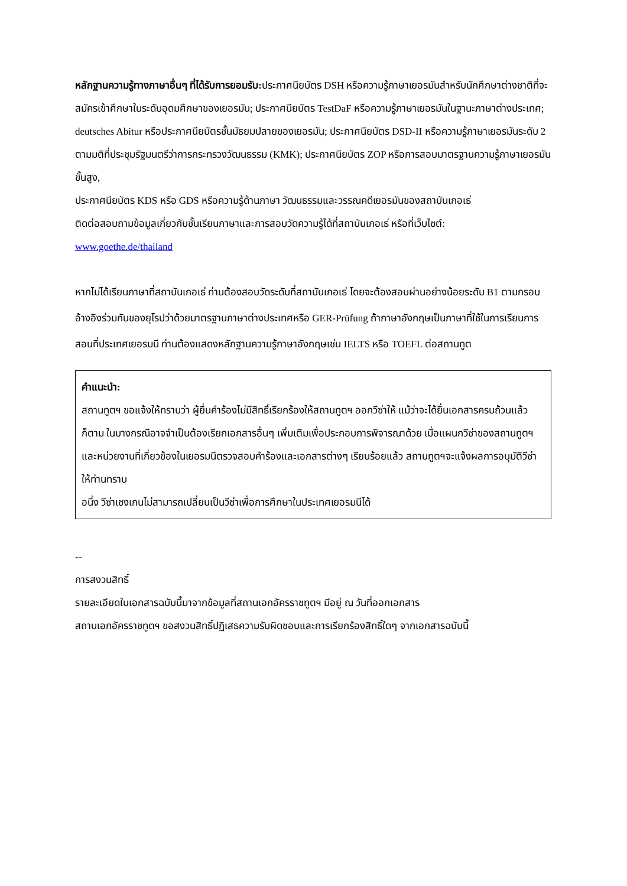หลักฐานความรู้ทางภาษาอื่นๆ ที่ได้รับการยอมรับ: ประกาศนียบัตร DSH หรือความรู้ภาษาเยอรมันสำหรับนักศึกษาต่างชาติที่จะสมัครเข้าศึกษาในระดับอุดมศึกษาของเยอรมัน; ประกาศนียบัตร TestDaF หรือความรู้ภาษาเยอรมันในฐานะภาษาต่างประเทศ; deutsches Abitur หรือประกาศนียบัตรชั้นมัธยมปลายของเยอรมัน; ประกาศนียบัตร DSD-II หรือความรู้ภาษาเยอรมันระดับ 2 ตามมติที่ประชุมรัฐมนตรีว่าการกระทรวงวัฒนธรรม (KMK); ประกาศนียบัตร ZOP หรือการสอบมาตรฐานความรู้ภาษาเยอรมันขั้นสูง,
ประกาศนียบัตร KDS หรือ GDS หรือความรู้ด้านภาษา วัฒนธรรมและวรรณคดีเยอรมันของสถาบันเกอเธ่
ติดต่อสอบถามข้อมูลเกี่ยวกับชั้นเรียนภาษาและการสอบวัดความรู้ได้ที่สถาบันเกอเธ่ หรือที่เว็บไซต์:
www.goethe.de/thailand
หากไม่ได้เรียนภาษาที่สถาบันเกอเธ่ ท่านต้องสอบวัดระดับที่สถาบันเกอเธ่ โดยจะต้องสอบผ่านอย่างน้อยระดับ B1 ตามกรอบอ้างอิงร่วมกันของยุโรปว่าด้วยมาตรฐานภาษาต่างประเทศหรือ GER-Prüfung ถ้าภาษาอังกฤษเป็นภาษาที่ใช้ในการเรียนการสอนที่ประเทศเยอรมนี ท่านต้องแสดงหลักฐานความรู้ภาษาอังกฤษเช่น IELTS หรือ TOEFL ต่อสถานทูต
คำแนะนำ:
สถานทูตฯ ขอแจ้งให้ทราบว่า ผู้ยื่นคำร้องไม่มีสิทธิ์เรียกร้องให้สถานทูตฯ ออกวีซ่าให้ แม้ว่าจะได้ยื่นเอกสารครบถ้วนแล้วก็ตาม ในบางกรณีอาจจำเป็นต้องเรียกเอกสารอื่นๆ เพิ่มเติมเพื่อประกอบการพิจารณาด้วย เมื่อแผนกวีซ่าของสถานทูตฯ และหน่วยงานที่เกี่ยวข้องในเยอรมนีตรวจสอบคำร้องและเอกสารต่างๆ เรียบร้อยแล้ว สถานทูตฯจะแจ้งผลการอนุมัติวีซ่าให้ท่านทราบ
อนึ่ง วีซ่าเชงเกนไม่สามารถเปลี่ยนเป็นวีซ่าเพื่อการศึกษาในประเทศเยอรมนีได้
--
การสงวนสิทธิ์
รายละเอียดในเอกสารฉบับนี้มาจากข้อมูลที่สถานเอกอัครราชทูตฯ มีอยู่ ณ วันที่ออกเอกสาร
สถานเอกอัครราชทูตฯ ขอสงวนสิทธิ์ปฏิเสธความรับผิดชอบและการเรียกร้องสิทธิ์ใดๆ จากเอกสารฉบับนี้